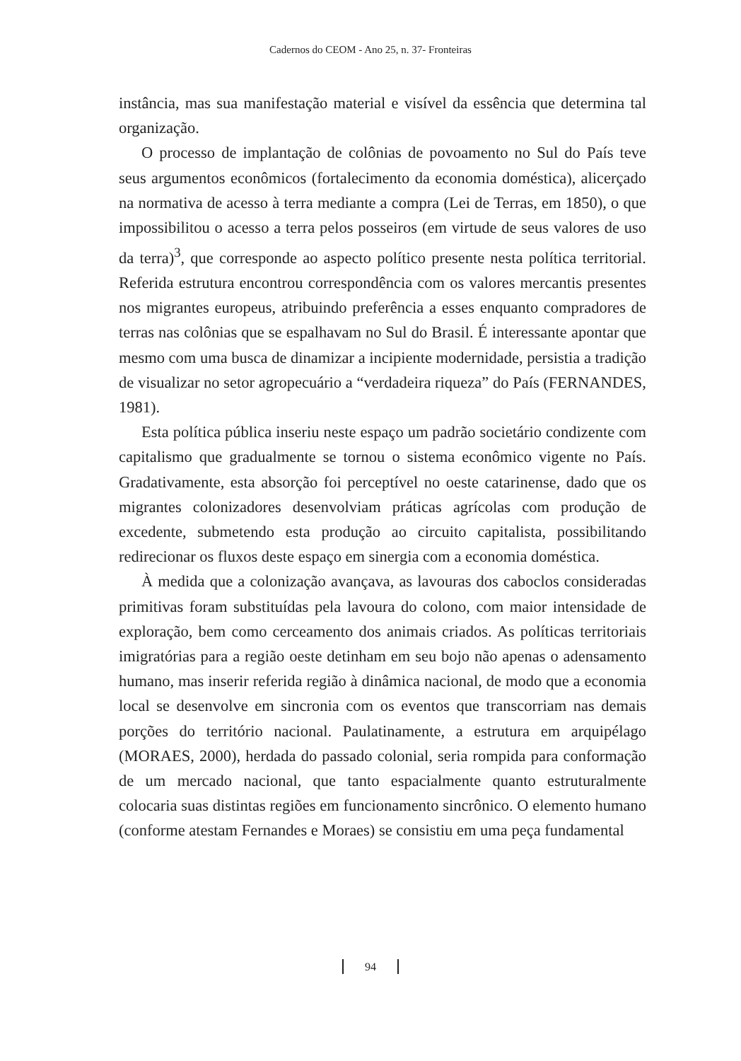Cadernos do CEOM - Ano 25, n. 37- Fronteiras
instância, mas sua manifestação material e visível da essência que determina tal organização.
O processo de implantação de colônias de povoamento no Sul do País teve seus argumentos econômicos (fortalecimento da economia doméstica), alicerçado na normativa de acesso à terra mediante a compra (Lei de Terras, em 1850), o que impossibilitou o acesso a terra pelos posseiros (em virtude de seus valores de uso da terra)<sup>3</sup>, que corresponde ao aspecto político presente nesta política territorial. Referida estrutura encontrou correspondência com os valores mercantis presentes nos migrantes europeus, atribuindo preferência a esses enquanto compradores de terras nas colônias que se espalhavam no Sul do Brasil. É interessante apontar que mesmo com uma busca de dinamizar a incipiente modernidade, persistia a tradição de visualizar no setor agropecuário a “verdadeira riqueza” do País (FERNANDES, 1981).
Esta política pública inseriu neste espaço um padrão societário condizente com capitalismo que gradualmente se tornou o sistema econômico vigente no País. Gradativamente, esta absorção foi perceptível no oeste catarinense, dado que os migrantes colonizadores desenvolviam práticas agrícolas com produção de excedente, submetendo esta produção ao circuito capitalista, possibilitando redirecionar os fluxos deste espaço em sinergia com a economia doméstica.
À medida que a colonização avançava, as lavouras dos caboclos consideradas primitivas foram substituídas pela lavoura do colono, com maior intensidade de exploração, bem como cerceamento dos animais criados. As políticas territoriais imigratórias para a região oeste detinham em seu bojo não apenas o adensamento humano, mas inserir referida região à dinâmica nacional, de modo que a economia local se desenvolve em sincronia com os eventos que transcorriam nas demais porções do território nacional. Paulatinamente, a estrutura em arquipélago (MORAES, 2000), herdada do passado colonial, seria rompida para conformação de um mercado nacional, que tanto espacialmente quanto estruturalmente colocaria suas distintas regiões em funcionamento sincrônico. O elemento humano (conforme atestam Fernandes e Moraes) se consistiu em uma peça fundamental
94